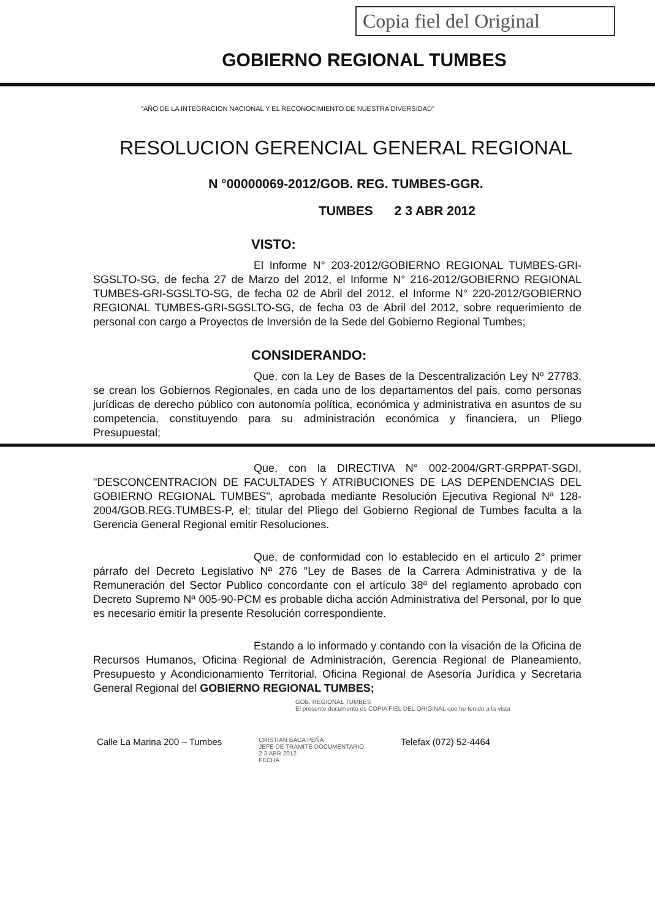Copia fiel del Original
GOBIERNO REGIONAL TUMBES
"AÑO DE LA INTEGRACION NACIONAL Y EL RECONOCIMIENTO DE NUESTRA DIVERSIDAD"
RESOLUCION GERENCIAL GENERAL REGIONAL
N °00000069-2012/GOB. REG. TUMBES-GGR.
TUMBES 2 3 ABR 2012
VISTO:
El Informe N° 203-2012/GOBIERNO REGIONAL TUMBES-GRI-SGSLTO-SG, de fecha 27 de Marzo del 2012, el Informe N° 216-2012/GOBIERNO REGIONAL TUMBES-GRI-SGSLTO-SG, de fecha 02 de Abril del 2012, el Informe N° 220-2012/GOBIERNO REGIONAL TUMBES-GRI-SGSLTO-SG, de fecha 03 de Abril del 2012, sobre requerimiento de personal con cargo a Proyectos de Inversión de la Sede del Gobierno Regional Tumbes;
CONSIDERANDO:
Que, con la Ley de Bases de la Descentralización Ley Nº 27783, se crean los Gobiernos Regionales, en cada uno de los departamentos del país, como personas jurídicas de derecho público con autonomía política, económica y administrativa en asuntos de su competencia, constituyendo para su administración económica y financiera, un Pliego Presupuestal;
Que, con la DIRECTIVA N° 002-2004/GRT-GRPPAT-SGDI, "DESCONCENTRACION DE FACULTADES Y ATRIBUCIONES DE LAS DEPENDENCIAS DEL GOBIERNO REGIONAL TUMBES", aprobada mediante Resolución Ejecutiva Regional Nª 128-2004/GOB.REG.TUMBES-P, el; titular del Pliego del Gobierno Regional de Tumbes faculta a la Gerencia General Regional emitir Resoluciones.
Que, de conformidad con lo establecido en el articulo 2° primer párrafo del Decreto Legislativo Nª 276 "Ley de Bases de la Carrera Administrativa y de la Remuneración del Sector Publico concordante con el artículo 38ª del reglamento aprobado con Decreto Supremo Nª 005-90-PCM es probable dicha acción Administrativa del Personal, por lo que es necesario emitir la presente Resolución correspondiente.
Estando a lo informado y contando con la visación de la Oficina de Recursos Humanos, Oficina Regional de Administración, Gerencia Regional de Planeamiento, Presupuesto y Acondicionamiento Territorial, Oficina Regional de Asesoría Jurídica y Secretaria General Regional del GOBIERNO REGIONAL TUMBES;
GOB. REGIONAL TUMBES
El presente documento es COPIA FIEL DEL ORIGINAL que he tenido a la vista
Calle La Marina 200 – Tumbes
CRISTIAN BACA PEÑA
JEFE DE TRAMITE DOCUMENTARIO
2 3 ABR 2012
FECHA
Telefax (072) 52-4464